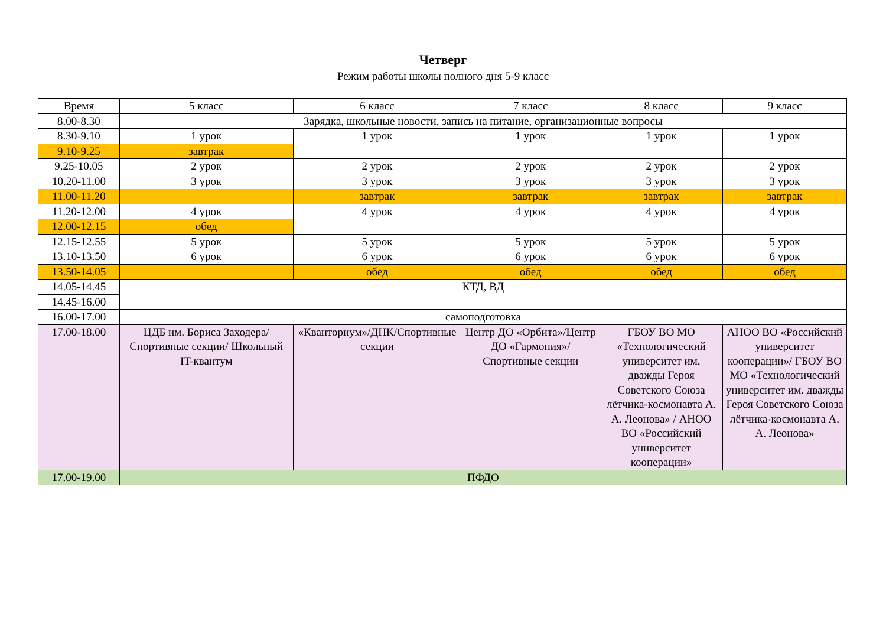Четверг
Режим работы школы полного дня 5-9 класс
| Время | 5 класс | 6 класс | 7 класс | 8 класс | 9 класс |
| --- | --- | --- | --- | --- | --- |
| 8.00-8.30 | Зарядка, школьные новости, запись на питание, организационные вопросы | | | | |
| 8.30-9.10 | 1 урок | 1 урок | 1 урок | 1 урок | 1 урок |
| 9.10-9.25 | завтрак | | | | |
| 9.25-10.05 | 2 урок | 2 урок | 2 урок | 2 урок | 2 урок |
| 10.20-11.00 | 3 урок | 3 урок | 3 урок | 3 урок | 3 урок |
| 11.00-11.20 | | завтрак | завтрак | завтрак | завтрак |
| 11.20-12.00 | 4 урок | 4 урок | 4 урок | 4 урок | 4 урок |
| 12.00-12.15 | обед | | | | |
| 12.15-12.55 | 5 урок | 5 урок | 5 урок | 5 урок | 5 урок |
| 13.10-13.50 | 6 урок | 6 урок | 6 урок | 6 урок | 6 урок |
| 13.50-14.05 | | обед | обед | обед | обед |
| 14.05-14.45 | КТД, ВД | | | | |
| 14.45-16.00 | | | | | |
| 16.00-17.00 | самоподготовка | | | | |
| 17.00-18.00 | ЦДБ им. Бориса Заходера/Спортивные секции/ Школьный IT-квантум | «Кванториум»/ДНК/Спортивные секции | Центр ДО «Орбита»/Центр ДО «Гармония»/Спортивные секции | ГБОУ ВО МО «Технологический университет им. дважды Героя Советского Союза лётчика-космонавта А. А. Леонова» / АНОО ВО «Российский университет кооперации» | АНОО ВО «Российский университет кооперации»/ ГБОУ ВО МО «Технологический университет им. дважды Героя Советского Союза лётчика-космонавта А. А. Леонова» |
| 17.00-19.00 | ПФДО | | | | |